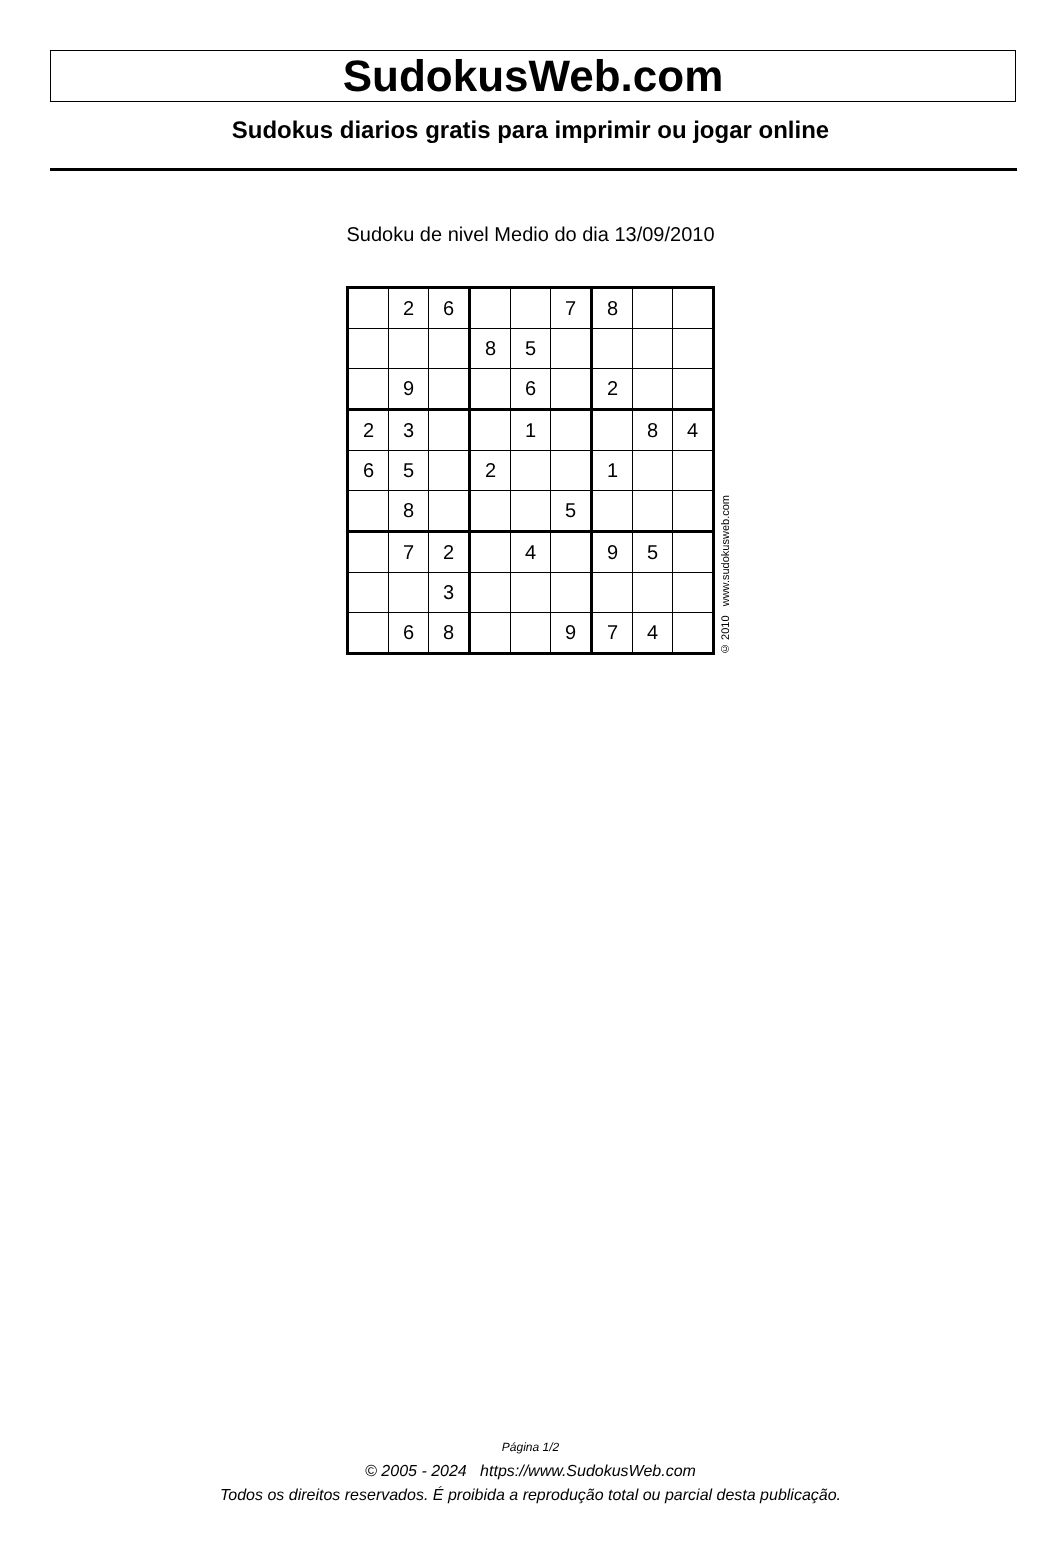SudokusWeb.com
Sudokus diarios gratis para imprimir ou jogar online
Sudoku de nivel Medio do dia 13/09/2010
| | 2 | 6 | | | 7 | 8 | | |
| | | | 8 | 5 | | | | |
| | 9 | | | 6 | | 2 | | |
| 2 | 3 | | | 1 | | | 8 | 4 |
| 6 | 5 | | 2 | | | 1 | | |
| | 8 | | | | 5 | | | |
| | 7 | 2 | | 4 | | 9 | 5 | |
| | | 3 | | | | | | |
| | 6 | 8 | | | 9 | 7 | 4 | |
© 2010 www.sudokusweb.com
Página 1/2
© 2005 - 2024 https://www.SudokusWeb.com
Todos os direitos reservados. É proibida a reprodução total ou parcial desta publicação.